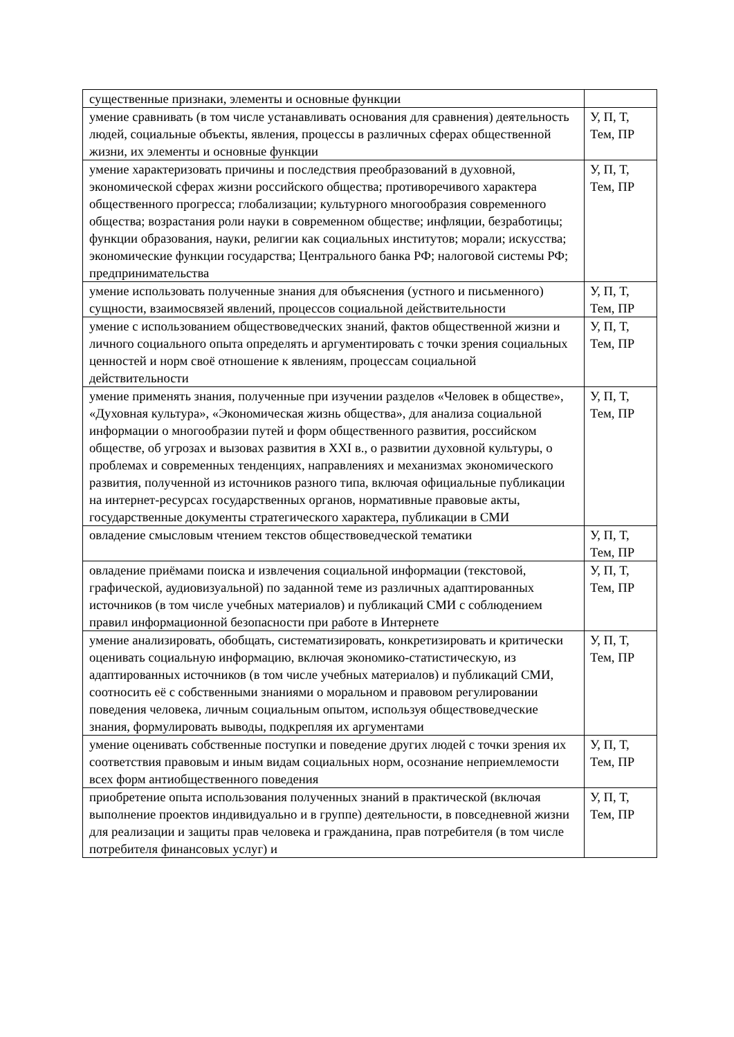| существенные признаки, элементы и основные функции | |
| умение сравнивать (в том числе устанавливать основания для сравнения) деятельность людей, социальные объекты, явления, процессы в различных сферах общественной жизни, их элементы и основные функции | У, П, Т, Тем, ПР |
| умение характеризовать причины и последствия преобразований в духовной, экономической сферах жизни российского общества; противоречивого характера общественного прогресса; глобализации; культурного многообразия современного общества; возрастания роли науки в современном обществе; инфляции, безработицы; функции образования, науки, религии как социальных институтов; морали; искусства; экономические функции государства; Центрального банка РФ; налоговой системы РФ; предпринимательства | У, П, Т, Тем, ПР |
| умение использовать полученные знания для объяснения (устного и письменного) сущности, взаимосвязей явлений, процессов социальной действительности | У, П, Т, Тем, ПР |
| умение с использованием обществоведческих знаний, фактов общественной жизни и личного социального опыта определять и аргументировать с точки зрения социальных ценностей и норм своё отношение к явлениям, процессам социальной действительности | У, П, Т, Тем, ПР |
| умение применять знания, полученные при изучении разделов «Человек в обществе», «Духовная культура», «Экономическая жизнь общества», для анализа социальной информации о многообразии путей и форм общественного развития, российском обществе, об угрозах и вызовах развития в XXI в., о развитии духовной культуры, о проблемах и современных тенденциях, направлениях и механизмах экономического развития, полученной из источников разного типа, включая официальные публикации на интернет-ресурсах государственных органов, нормативные правовые акты, государственные документы стратегического характера, публикации в СМИ | У, П, Т, Тем, ПР |
| овладение смысловым чтением текстов обществоведческой тематики | У, П, Т, Тем, ПР |
| овладение приёмами поиска и извлечения социальной информации (текстовой, графической, аудиовизуальной) по заданной теме из различных адаптированных источников (в том числе учебных материалов) и публикаций СМИ с соблюдением правил информационной безопасности при работе в Интернете | У, П, Т, Тем, ПР |
| умение анализировать, обобщать, систематизировать, конкретизировать и критически оценивать социальную информацию, включая экономико-статистическую, из адаптированных источников (в том числе учебных материалов) и публикаций СМИ, соотносить её с собственными знаниями о моральном и правовом регулировании поведения человека, личным социальным опытом, используя обществоведческие знания, формулировать выводы, подкрепляя их аргументами | У, П, Т, Тем, ПР |
| умение оценивать собственные поступки и поведение других людей с точки зрения их соответствия правовым и иным видам социальных норм, осознание неприемлемости всех форм антиобщественного поведения | У, П, Т, Тем, ПР |
| приобретение опыта использования полученных знаний в практической (включая выполнение проектов индивидуально и в группе) деятельности, в повседневной жизни для реализации и защиты прав человека и гражданина, прав потребителя (в том числе потребителя финансовых услуг) и | У, П, Т, Тем, ПР |